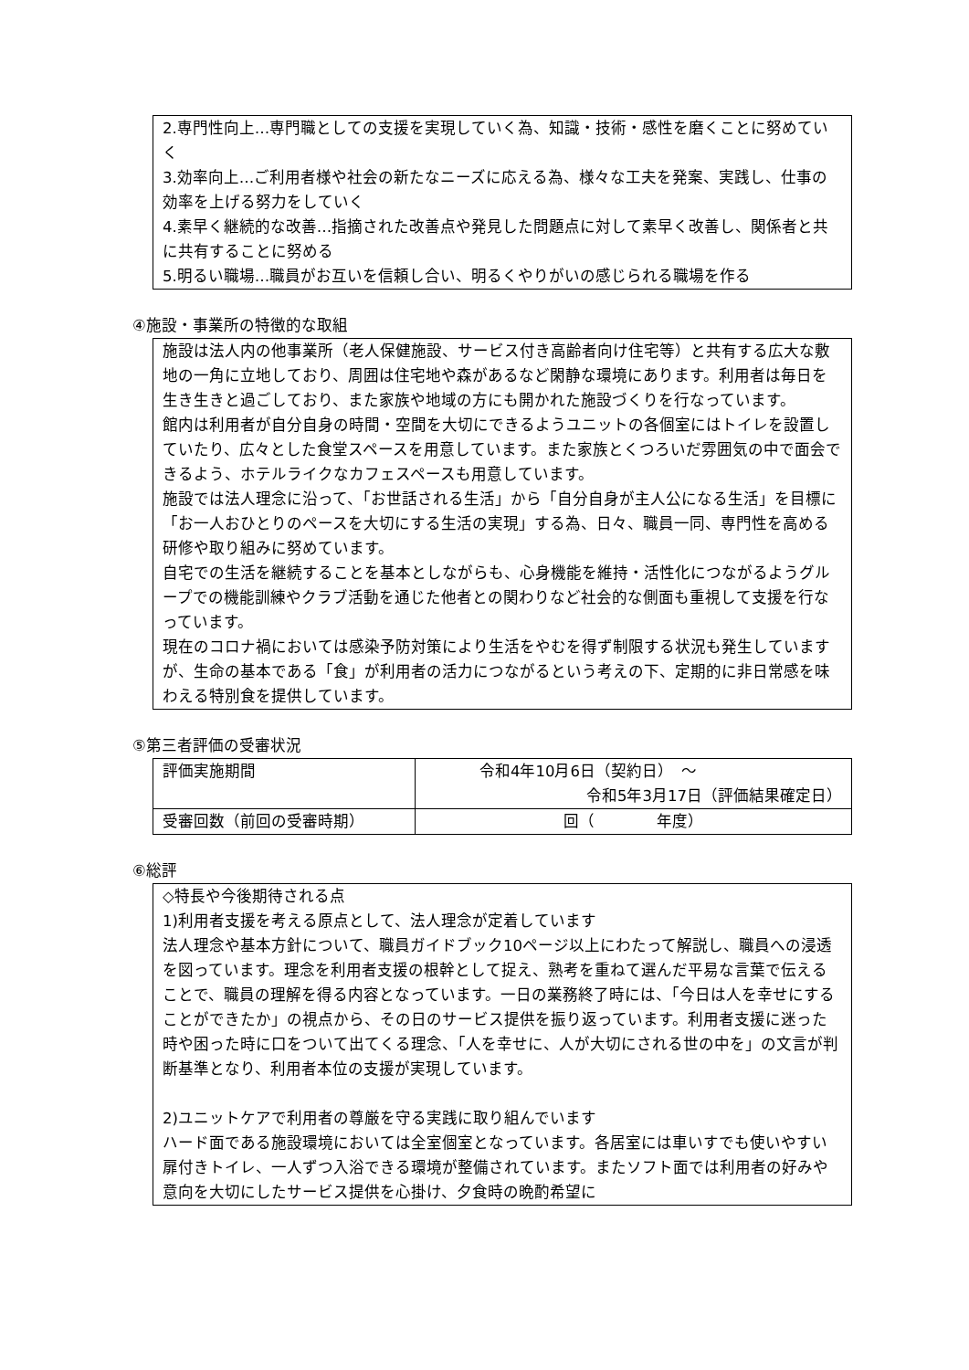2.専門性向上…専門職としての支援を実現していく為、知識・技術・感性を磨くことに努めていく
3.効率向上…ご利用者様や社会の新たなニーズに応える為、様々な工夫を発案、実践し、仕事の効率を上げる努力をしていく
4.素早く継続的な改善…指摘された改善点や発見した問題点に対して素早く改善し、関係者と共に共有することに努める
5.明るい職場…職員がお互いを信頼し合い、明るくやりがいの感じられる職場を作る
④施設・事業所の特徴的な取組
施設は法人内の他事業所（老人保健施設、サービス付き高齢者向け住宅等）と共有する広大な敷地の一角に立地しており、周囲は住宅地や森があるなど閑静な環境にあります。利用者は毎日を生き生きと過ごしており、また家族や地域の方にも開かれた施設づくりを行なっています。
館内は利用者が自分自身の時間・空間を大切にできるようユニットの各個室にはトイレを設置していたり、広々とした食堂スペースを用意しています。また家族とくつろいだ雰囲気の中で面会できるよう、ホテルライクなカフェスペースも用意しています。
施設では法人理念に沿って、「お世話される生活」から「自分自身が主人公になる生活」を目標に「お一人おひとりのペースを大切にする生活の実現」する為、日々、職員一同、専門性を高める研修や取り組みに努めています。
自宅での生活を継続することを基本としながらも、心身機能を維持・活性化につながるようグループでの機能訓練やクラブ活動を通じた他者との関わりなど社会的な側面も重視して支援を行なっています。
現在のコロナ禍においては感染予防対策により生活をやむを得ず制限する状況も発生していますが、生命の基本である「食」が利用者の活力につながるという考えの下、定期的に非日常感を味わえる特別食を提供しています。
⑤第三者評価の受審状況
| 評価実施期間 | 令和4年10月6日（契約日） ～ 令和5年3月17日（評価結果確定日） |
| 受審回数（前回の受審時期） | 回（ 年度） |
⑥総評
◇特長や今後期待される点
1)利用者支援を考える原点として、法人理念が定着しています
法人理念や基本方針について、職員ガイドブック10ページ以上にわたって解説し、職員への浸透を図っています。理念を利用者支援の根幹として捉え、熟考を重ねて選んだ平易な言葉で伝えることで、職員の理解を得る内容となっています。一日の業務終了時には、「今日は人を幸せにすることができたか」の視点から、その日のサービス提供を振り返っています。利用者支援に迷った時や困った時に口をついて出てくる理念、「人を幸せに、人が大切にされる世の中を」の文言が判断基準となり、利用者本位の支援が実現しています。
2)ユニットケアで利用者の尊厳を守る実践に取り組んでいます
ハード面である施設環境においては全室個室となっています。各居室には車いすでも使いやすい扉付きトイレ、一人ずつ入浴できる環境が整備されています。またソフト面では利用者の好みや意向を大切にしたサービス提供を心掛け、夕食時の晩酌希望に